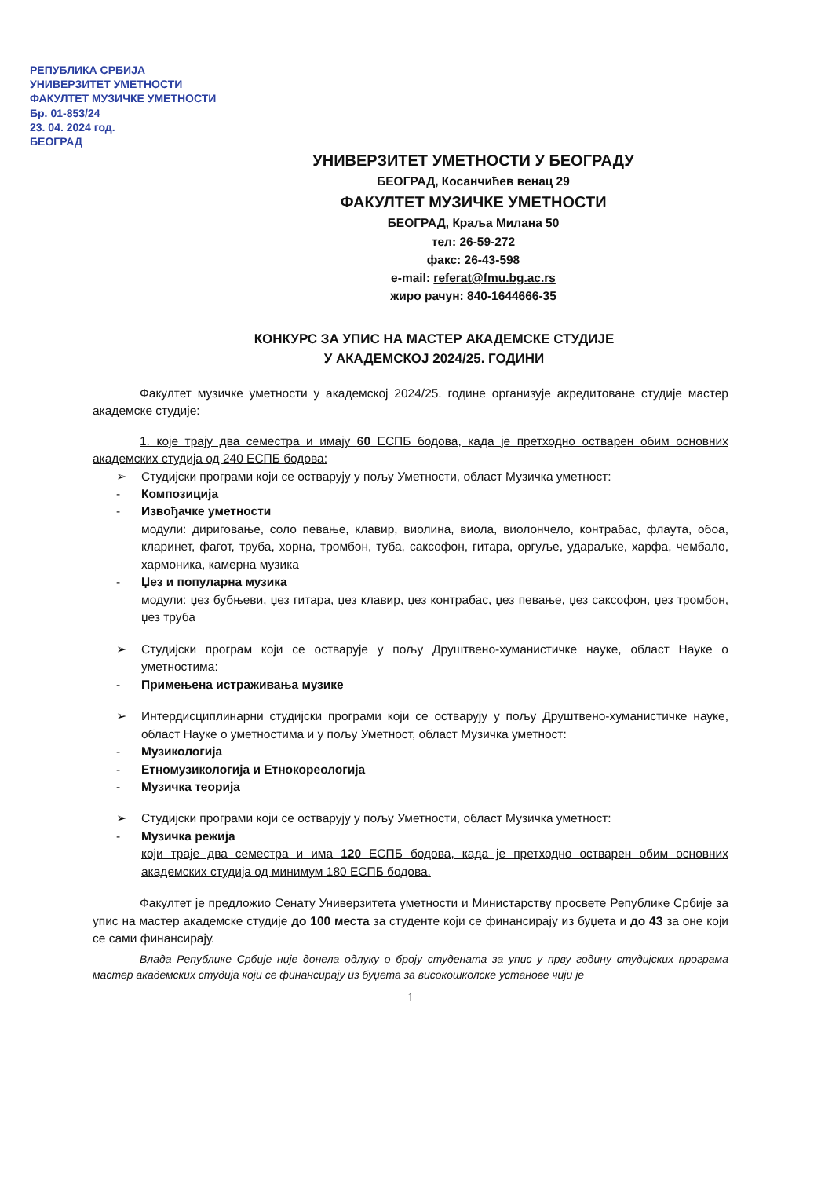РЕПУБЛИКА СРБИЈА
УНИВЕРЗИТЕТ УМЕТНОСТИ
ФАКУЛТЕТ МУЗИЧКЕ УМЕТНОСТИ
Бр. 01-853/24
23. 04. 2024 год.
БЕОГРАД
УНИВЕРЗИТЕТ УМЕТНОСТИ У БЕОГРАДУ
БЕОГРАД, Косанчићев венац 29
ФАКУЛТЕТ МУЗИЧКЕ УМЕТНОСТИ
БЕОГРАД, Краља Милана 50
тел: 26-59-272
факс: 26-43-598
e-mail: referat@fmu.bg.ac.rs
жиро рачун: 840-1644666-35
КОНКУРС ЗА УПИС НА МАСТЕР АКАДЕМСКЕ СТУДИЈЕ
У АКАДЕМСКОЈ 2024/25. ГОДИНИ
Факултет музичке уметности у академској 2024/25. године организује акредитоване студије мастер академске студије:
1. које трају два семестра и имају 60 ЕСПБ бодова, када је претходно остварен обим основних академских студија од 240 ЕСПБ бодова:
➢ Студијски програми који се остварују у пољу Уметности, област Музичка уметност:
- Композиција
- Извођачке уметности
модули: дириговање, соло певање, клавир, виолина, виола, виолончело, контрабас, флаута, обоа, кларинет, фагот, труба, хорна, тромбон, туба, саксофон, гитара, оргуље, удараљке, харфа, чембало, хармоника, камерна музика
- Џез и популарна музика
модули: џез бубњеви, џез гитара, џез клавир, џез контрабас, џез певање, џез саксофон, џез тромбон, џез труба
➢ Студијски програм који се остварује у пољу Друштвено-хуманистичке науке, област Науке о уметностима:
- Примењена истраживања музике
➢ Интердисциплинарни студијски програми који се остварују у пољу Друштвено-хуманистичке науке, област Науке о уметностима и у пољу Уметност, област Музичка уметност:
- Музикологија
- Етномузикологија и Етнокореологија
- Музичка теорија
➢ Студијски програми који се остварују у пољу Уметности, област Музичка уметност:
- Музичка режија
који траје два семестра и има 120 ЕСПБ бодова, када је претходно остварен обим основних академских студија од минимум 180 ЕСПБ бодова.
Факултет је предложио Сенату Универзитета уметности и Министарству просвете Републике Србије за упис на мастер академске студије до 100 места за студенте који се финансирају из буџета и до 43 за оне који се сами финансирају.
Влада Републике Србије није донела одлуку о броју студената за упис у прву годину студијских програма мастер академских студија који се финансирају из буџета за високошколске установе чији је
1